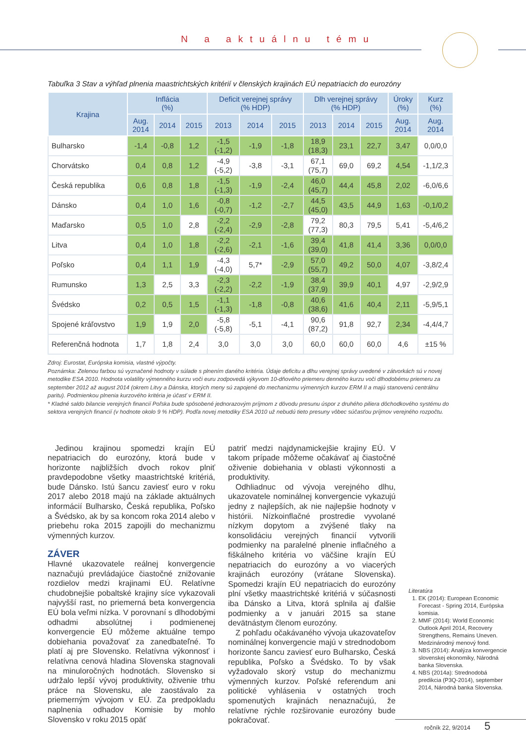N a aktuálnu tému
Tabuľka 3 Stav a výhľad plnenia maastrichtských kritérií v členských krajinách EÚ nepatriacich do eurozóny
| Krajina | Inflácia (%) | | | Deficit verejnej správy (% HDP) | | | Dlh verejnej správy (% HDP) | | | Úroky (%) | Kurz (%) |
| --- | --- | --- | --- | --- | --- | --- | --- | --- | --- | --- | --- |
| | Aug. 2014 | 2014 | 2015 | 2013 | 2014 | 2015 | 2013 | 2014 | 2015 | Aug. 2014 | Aug. 2014 |
| Bulharsko | -1,4 | -0,8 | 1,2 | -1,5 (-1,2) | -1,9 | -1,8 | 18,9 (18,3) | 23,1 | 22,7 | 3,47 | 0,0/0,0 |
| Chorvátsko | 0,4 | 0,8 | 1,2 | -4,9 (-5,2) | -3,8 | -3,1 | 67,1 (75,7) | 69,0 | 69,2 | 4,54 | -1,1/2,3 |
| Česká republika | 0,6 | 0,8 | 1,8 | -1,5 (-1,3) | -1,9 | -2,4 | 46,0 (45,7) | 44,4 | 45,8 | 2,02 | -6,0/6,6 |
| Dánsko | 0,4 | 1,0 | 1,6 | -0,8 (-0,7) | -1,2 | -2,7 | 44,5 (45,0) | 43,5 | 44,9 | 1,63 | -0,1/0,2 |
| Maďarsko | 0,5 | 1,0 | 2,8 | -2,2 (-2,4) | -2,9 | -2,8 | 79,2 (77,3) | 80,3 | 79,5 | 5,41 | -5,4/6,2 |
| Litva | 0,4 | 1,0 | 1,8 | -2,2 (-2,6) | -2,1 | -1,6 | 39,4 (39,0) | 41,8 | 41,4 | 3,36 | 0,0/0,0 |
| Poľsko | 0,4 | 1,1 | 1,9 | -4,3 (-4,0) | 5,7* | -2,9 | 57,0 (55,7) | 49,2 | 50,0 | 4,07 | -3,8/2,4 |
| Rumunsko | 1,3 | 2,5 | 3,3 | -2,3 (-2,2) | -2,2 | -1,9 | 38,4 (37,9) | 39,9 | 40,1 | 4,97 | -2,9/2,9 |
| Švédsko | 0,2 | 0,5 | 1,5 | -1,1 (-1,3) | -1,8 | -0,8 | 40,6 (38,6) | 41,6 | 40,4 | 2,11 | -5,9/5,1 |
| Spojené kráľovstvo | 1,9 | 1,9 | 2,0 | -5,8 (-5,8) | -5,1 | -4,1 | 90,6 (87,2) | 91,8 | 92,7 | 2,34 | -4,4/4,7 |
| Referenčná hodnota | 1,7 | 1,8 | 2,4 | 3,0 | 3,0 | 3,0 | 60,0 | 60,0 | 60,0 | 4,6 | ±15 % |
Zdroj: Eurostat, Európska komisia, vlastné výpočty.
Poznámka: Zelenou farbou sú vyznačené hodnoty v súlade s plnením daného kritéria. Údaje deficitu a dlhu verejnej správy uvedené v zátvorkách sú v novej metodike ESA 2010. Hodnota volatility výmenného kurzu voči euru zodpovedá výkyvom 10-dňového priemeru denného kurzu voči dlhodobému priemeru za september 2012 až august 2014 (okrem Litvy a Dánska, ktorých meny sú zapojené do mechanizmu výmenných kurzov ERM II a majú stanovenú centrálnu paritu). Podmienkou plnenia kurzového kritéria je účasť v ERM II.
* Kladné saldo bilancie verejných financií Poľska bude spôsobené jednorazovým príjmom z dôvodu presunu úspor z druhého piliera dôchodkového systému do sektora verejných financií (v hodnote okolo 9 % HDP). Podľa novej metodiky ESA 2010 už nebudú tieto presuny vôbec súčasťou príjmov verejného rozpočtu.
Jedinou krajinou spomedzi krajín EÚ nepatriacich do eurozóny, ktorá bude v horizonte najbližších dvoch rokov plniť pravdepodobne všetky maastrichtské kritériá, bude Dánsko. Istú šancu zaviesť euro v roku 2017 alebo 2018 majú na základe aktuálnych informácií Bulharsko, Česká republika, Poľsko a Švédsko, ak by sa koncom roka 2014 alebo v priebehu roka 2015 zapojili do mechanizmu výmenných kurzov.
ZÁVER
Hlavné ukazovatele reálnej konvergencie naznačujú prevládajúce čiastočné znižovanie rozdielov medzi krajinami EÚ. Relatívne chudobnejšie pobaltské krajiny síce vykazovali najvyšší rast, no priemerná beta konvergencia EÚ bola veľmi nízka. V porovnaní s dlhodobými odhadmi absolútnej i podmienenej konvergencie EÚ môžeme aktuálne tempo dobiehania považovať za zanedbateľné. To platí aj pre Slovensko. Relatívna výkonnosť i relatívna cenová hladina Slovenska stagnovali na minuloročných hodnotách. Slovensko si udržalo lepší vývoj produktivity, oživenie trhu práce na Slovensku, ale zaostávalo za priemerným vývojom v EÚ. Za predpokladu naplnenia odhadov Komisie by mohlo Slovensko v roku 2015 opäť
patriť medzi najdynamickejšie krajiny EÚ. V takom prípade môžeme očakávať aj čiastočné oživenie dobiehania v oblasti výkonnosti a produktivity.
Odhliadnuc od vývoja verejného dlhu, ukazovatele nominálnej konvergencie vykazujú jedny z najlepších, ak nie najlepšie hodnoty v histórii. Nízkoinflačné prostredie vyvolané nízkym dopytom a zvýšené tlaky na konsolidáciu verejných financií vytvorili podmienky na paralelné plnenie inflačného a fiškálneho kritéria vo väčšine krajín EÚ nepatriacich do eurozóny a vo viacerých krajinách eurozóny (vrátane Slovenska). Spomedzi krajín EÚ nepatriacich do eurozóny plní všetky maastrichtské kritériá v súčasnosti iba Dánsko a Litva, ktorá splnila aj ďalšie podmienky a v januári 2015 sa stane devätnástym členom eurozóny.
Z pohľadu očakávaného vývoja ukazovateľov nominálnej konvergencie majú v strednodobom horizonte šancu zaviesť euro Bulharsko, Česká republika, Poľsko a Švédsko. To by však vyžadovalo skorý vstup do mechanizmu výmenných kurzov. Poľské referendum ani politické vyhlásenia v ostatných troch spomenutých krajinách nenaznačujú, že relatívne rýchle rozširovanie eurozóny bude pokračovať.
Literatúra
1. EK (2014): European Economic Forecast - Spring 2014, Európska komisia.
2. MMF (2014): World Economic Outlook April 2014, Recovery Strengthens, Remains Uneven. Medzinárodný menový fond.
3. NBS (2014): Analýza konvergencie slovenskej ekonomiky, Národná banka Slovenska.
4. NBS (2014a): Strednodobá predikcia (P3Q-2014), september 2014, Národná banka Slovenska.
ročník 22, 9/2014 5